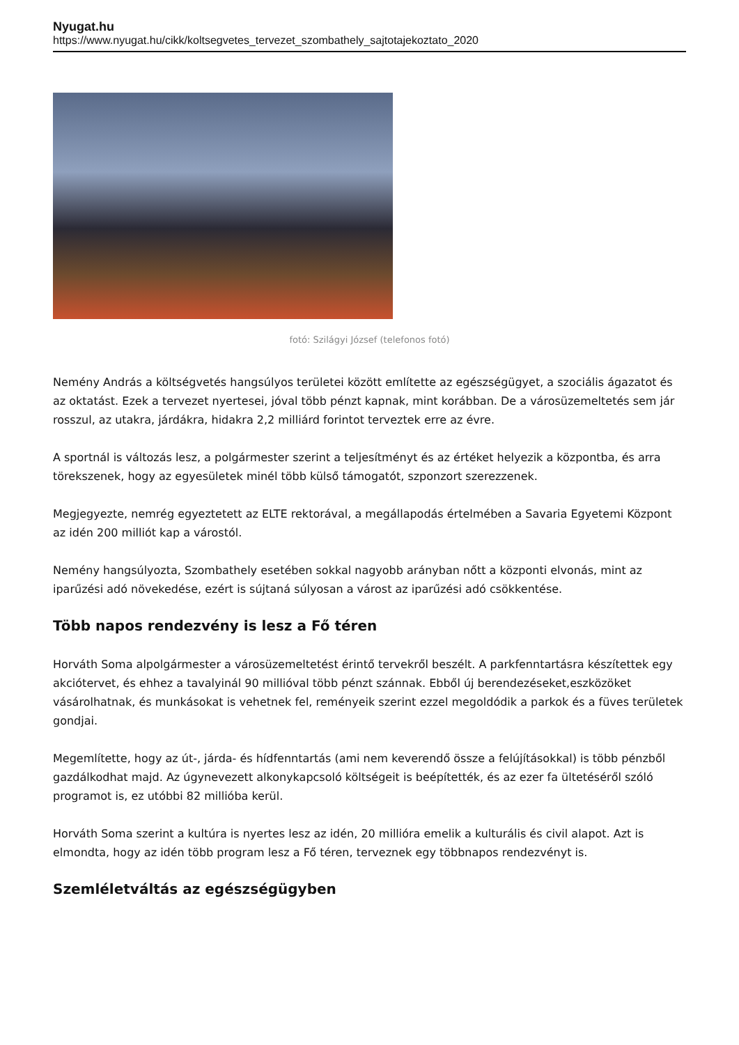Nyugat.hu
https://www.nyugat.hu/cikk/koltsegvetes_tervezet_szombathely_sajtotajekoztato_2020
fotó: Szilágyi József (telefonos fotó)
Nemény András a költségvetés hangsúlyos területei között említette az egészségügyet, a szociális ágazatot és az oktatást. Ezek a tervezet nyertesei, jóval több pénzt kapnak, mint korábban. De a városüzemeltetés sem jár rosszul, az utakra, járdákra, hidakra 2,2 milliárd forintot terveztek erre az évre.
A sportnál is változás lesz, a polgármester szerint a teljesítményt és az értéket helyezik a központba, és arra törekszenek, hogy az egyesületek minél több külső támogatót, szponzort szerezzenek.
Megjegyezte, nemrég egyeztetett az ELTE rektorával, a megállapodás értelmében a Savaria Egyetemi Központ az idén 200 milliót kap a várostól.
Nemény hangsúlyozta, Szombathely esetében sokkal nagyobb arányban nőtt a központi elvonás, mint az iparűzési adó növekedése, ezért is sújtaná súlyosan a várost az iparűzési adó csökkentése.
Több napos rendezvény is lesz a Fő téren
Horváth Soma alpolgármester a városüzemeltetést érintő tervekről beszélt. A parkfenntartásra készítettek egy akciótervet, és ehhez a tavalyinál 90 millióval több pénzt szánnak. Ebből új berendezéseket,eszközöket vásárolhatnak, és munkásokat is vehetnek fel, reményeik szerint ezzel megoldódik a parkok és a füves területek gondjai.
Megemlítette, hogy az út-, járda- és hídfenntartás (ami nem keverendő össze a felújításokkal) is több pénzből gazdálkodhat majd. Az úgynevezett alkonykapcsoló költségeit is beépítették, és az ezer fa ültetéséről szóló programot is, ez utóbbi 82 millióba kerül.
Horváth Soma szerint a kultúra is nyertes lesz az idén, 20 millióra emelik a kulturális és civil alapot. Azt is elmondta, hogy az idén több program lesz a Fő téren, terveznek egy többnapos rendezvényt is.
Szemléletváltás az egészségügyben